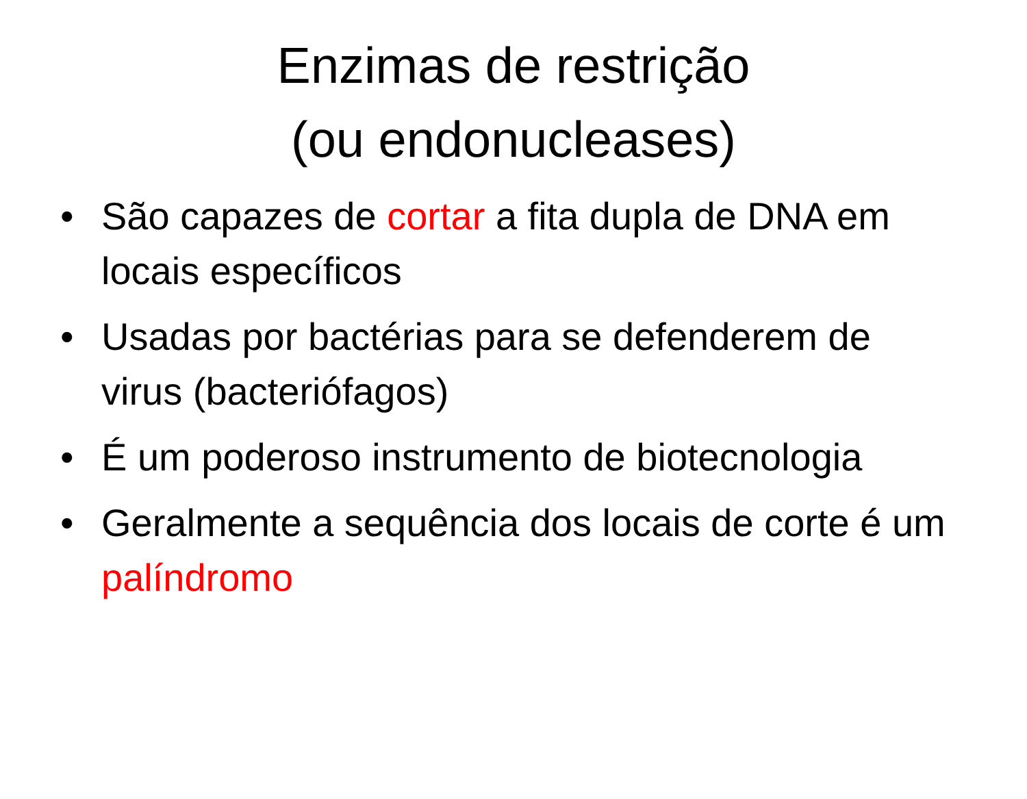Enzimas de restrição
(ou endonucleases)
• São capazes de cortar a fita dupla de DNA em locais específicos
• Usadas por bactérias para se defenderem de virus (bacteriófagos)
• É um poderoso instrumento de biotecnologia
• Geralmente a sequência dos locais de corte é um palíndromo